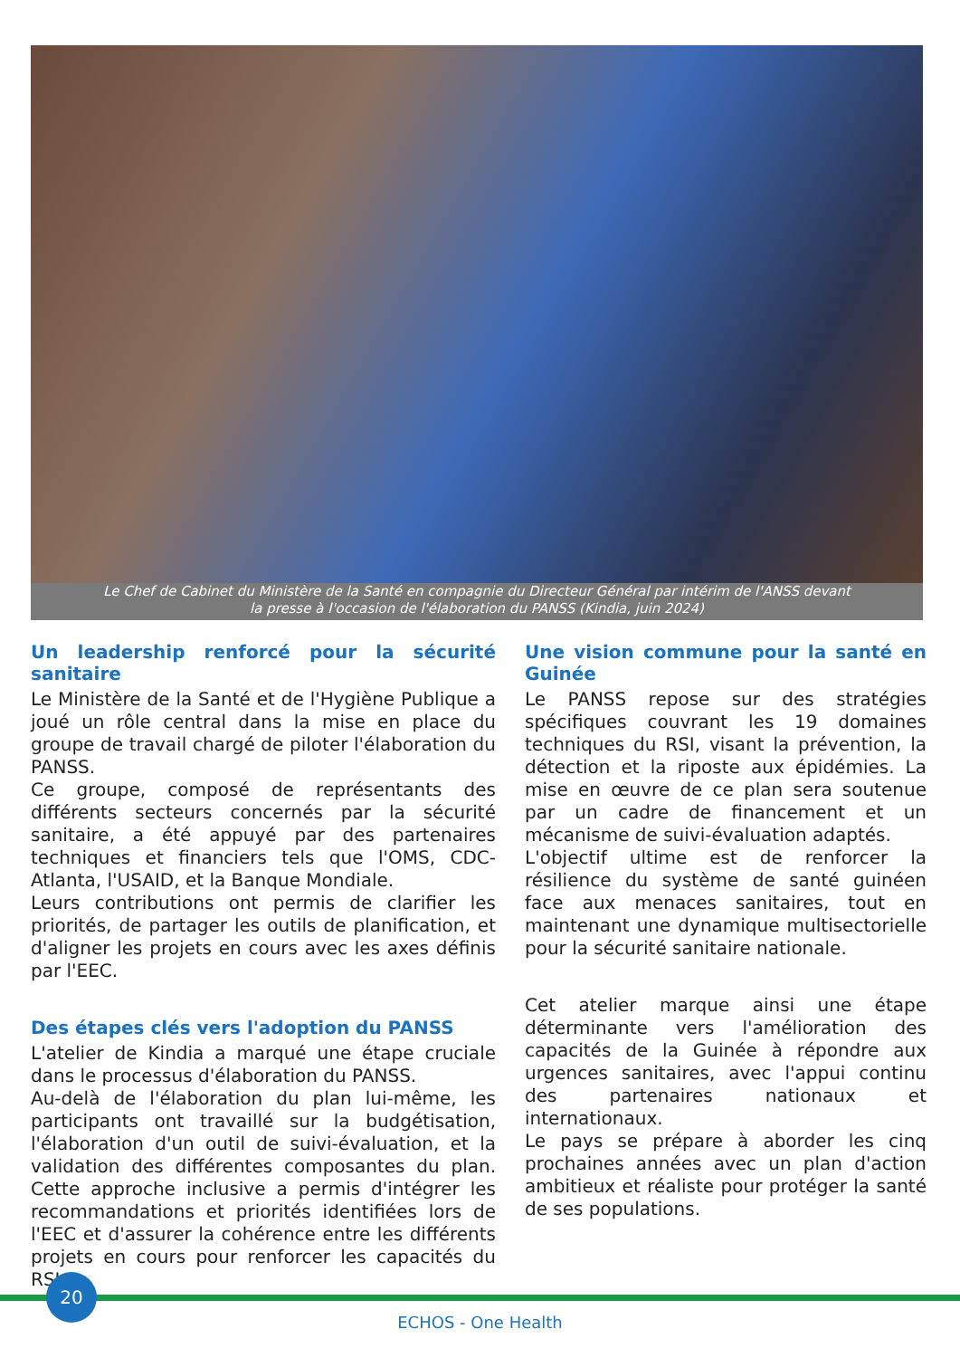Le Chef de Cabinet du Ministère de la Santé en compagnie du Directeur Général par intérim de l'ANSS devant
la presse à l'occasion de l'élaboration du PANSS (Kindia, juin 2024)
Un leadership renforcé pour la sécurité sanitaire
Le Ministère de la Santé et de l'Hygiène Publique a joué un rôle central dans la mise en place du groupe de travail chargé de piloter l'élaboration du PANSS.
Ce groupe, composé de représentants des différents secteurs concernés par la sécurité sanitaire, a été appuyé par des partenaires techniques et financiers tels que l'OMS, CDC-Atlanta, l'USAID, et la Banque Mondiale.
Leurs contributions ont permis de clarifier les priorités, de partager les outils de planification, et d'aligner les projets en cours avec les axes définis par l'EEC.
Des étapes clés vers l'adoption du PANSS
L'atelier de Kindia a marqué une étape cruciale dans le processus d'élaboration du PANSS.
Au-delà de l'élaboration du plan lui-même, les participants ont travaillé sur la budgétisation, l'élaboration d'un outil de suivi-évaluation, et la validation des différentes composantes du plan. Cette approche inclusive a permis d'intégrer les recommandations et priorités identifiées lors de l'EEC et d'assurer la cohérence entre les différents projets en cours pour renforcer les capacités du RSI.
Une vision commune pour la santé en Guinée
Le PANSS repose sur des stratégies spécifiques couvrant les 19 domaines techniques du RSI, visant la prévention, la détection et la riposte aux épidémies. La mise en œuvre de ce plan sera soutenue par un cadre de financement et un mécanisme de suivi-évaluation adaptés.
L'objectif ultime est de renforcer la résilience du système de santé guinéen face aux menaces sanitaires, tout en maintenant une dynamique multisectorielle pour la sécurité sanitaire nationale.
Cet atelier marque ainsi une étape déterminante vers l'amélioration des capacités de la Guinée à répondre aux urgences sanitaires, avec l'appui continu des partenaires nationaux et internationaux.
Le pays se prépare à aborder les cinq prochaines années avec un plan d'action ambitieux et réaliste pour protéger la santé de ses populations.
20
ECHOS - One Health